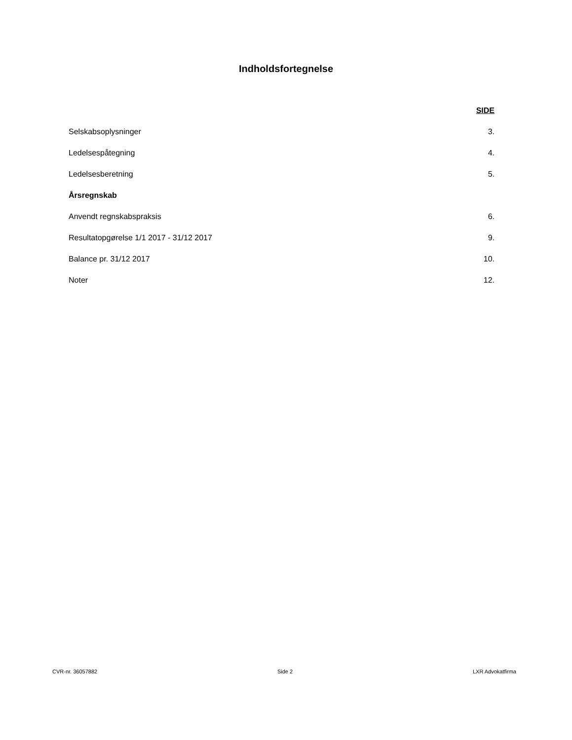Indholdsfortegnelse
SIDE
Selskabsoplysninger 3.
Ledelsespåtegning 4.
Ledelsesberetning 5.
Årsregnskab
Anvendt regnskabspraksis 6.
Resultatopgørelse 1/1 2017 - 31/12 2017 9.
Balance pr. 31/12 2017 10.
Noter 12.
CVR-nr. 36057882 Side 2 LXR Advokatfirma